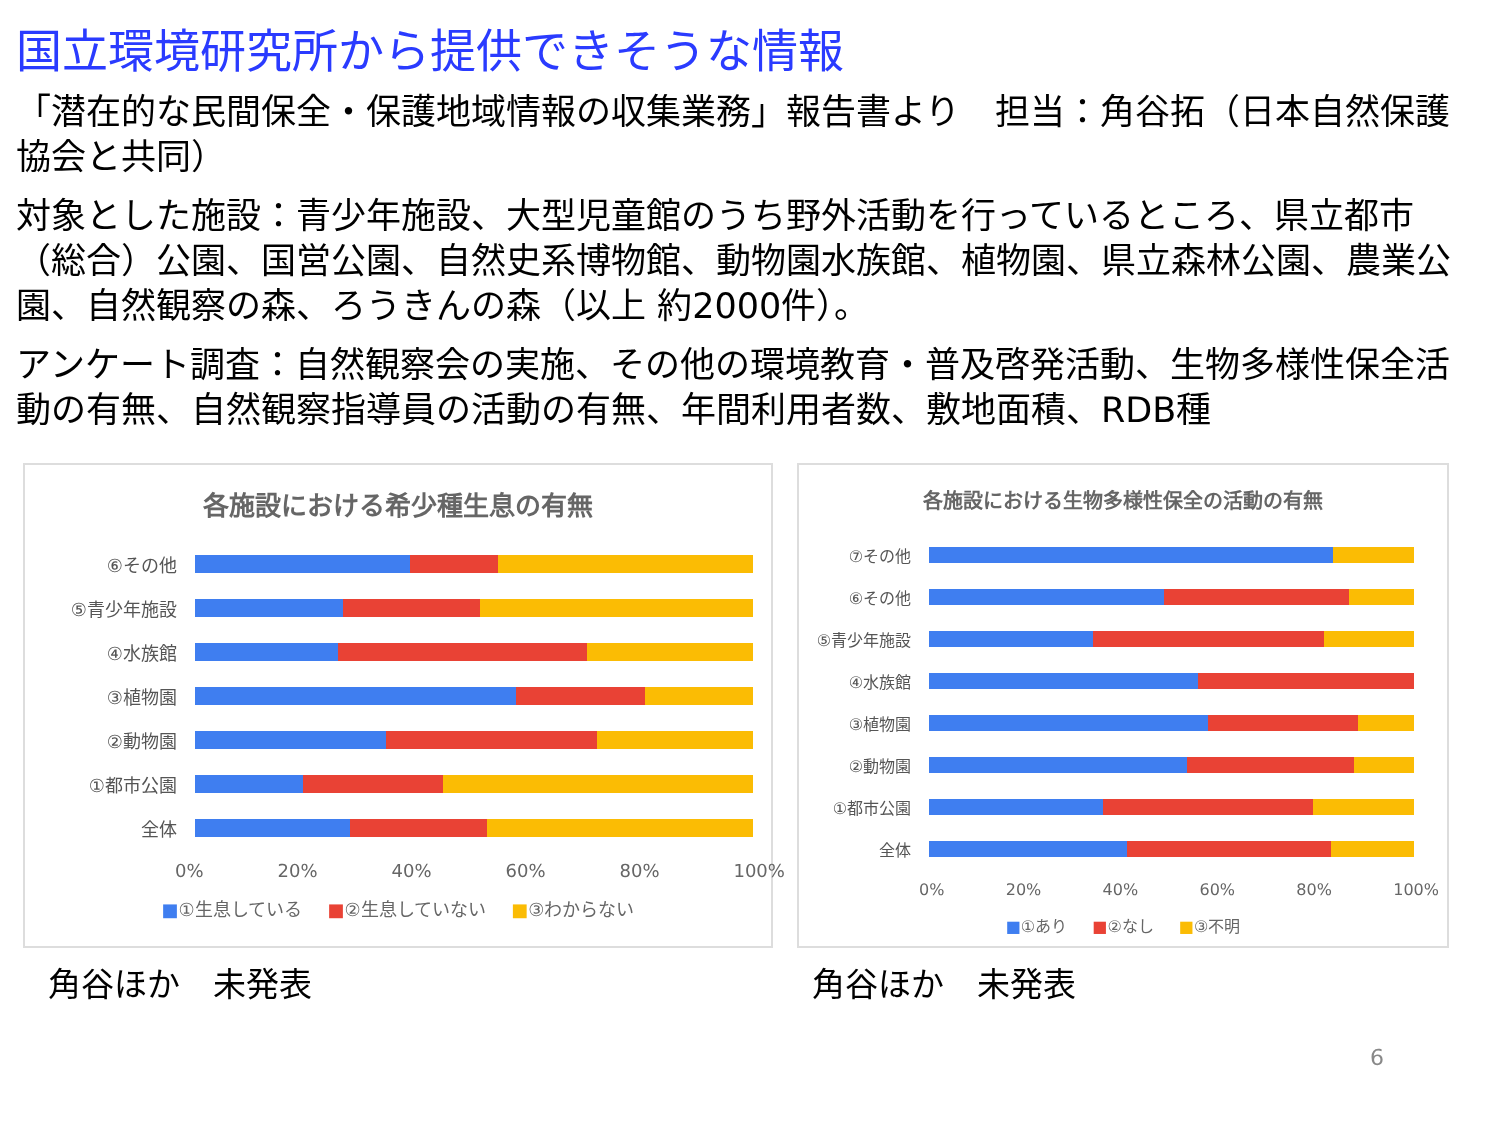国立環境研究所から提供できそうな情報
「潜在的な民間保全・保護地域情報の収集業務」報告書より　担当：角谷拓（日本自然保護協会と共同）
対象とした施設：青少年施設、大型児童館のうち野外活動を行っているところ、県立都市（総合）公園、国営公園、自然史系博物館、動物園水族館、植物園、県立森林公園、農業公園、自然観察の森、ろうきんの森（以上 約2000件）。
アンケート調査：自然観察会の実施、その他の環境教育・普及啓発活動、生物多様性保全活動の有無、自然観察指導員の活動の有無、年間利用者数、敷地面積、RDB種
各施設における希少種生息の有無
⑥その他
⑤青少年施設
④水族館
③植物園
②動物園
①都市公園
全体
0% 20% 40% 60% 80% 100%
■①生息している ■②生息していない ■③わからない
角谷ほか　未発表
各施設における生物多様性保全の活動の有無
⑦その他
⑥その他
⑤青少年施設
④水族館
③植物園
②動物園
①都市公園
全体
0% 20% 40% 60% 80% 100%
■①あり ■②なし ■③不明
角谷ほか　未発表
6